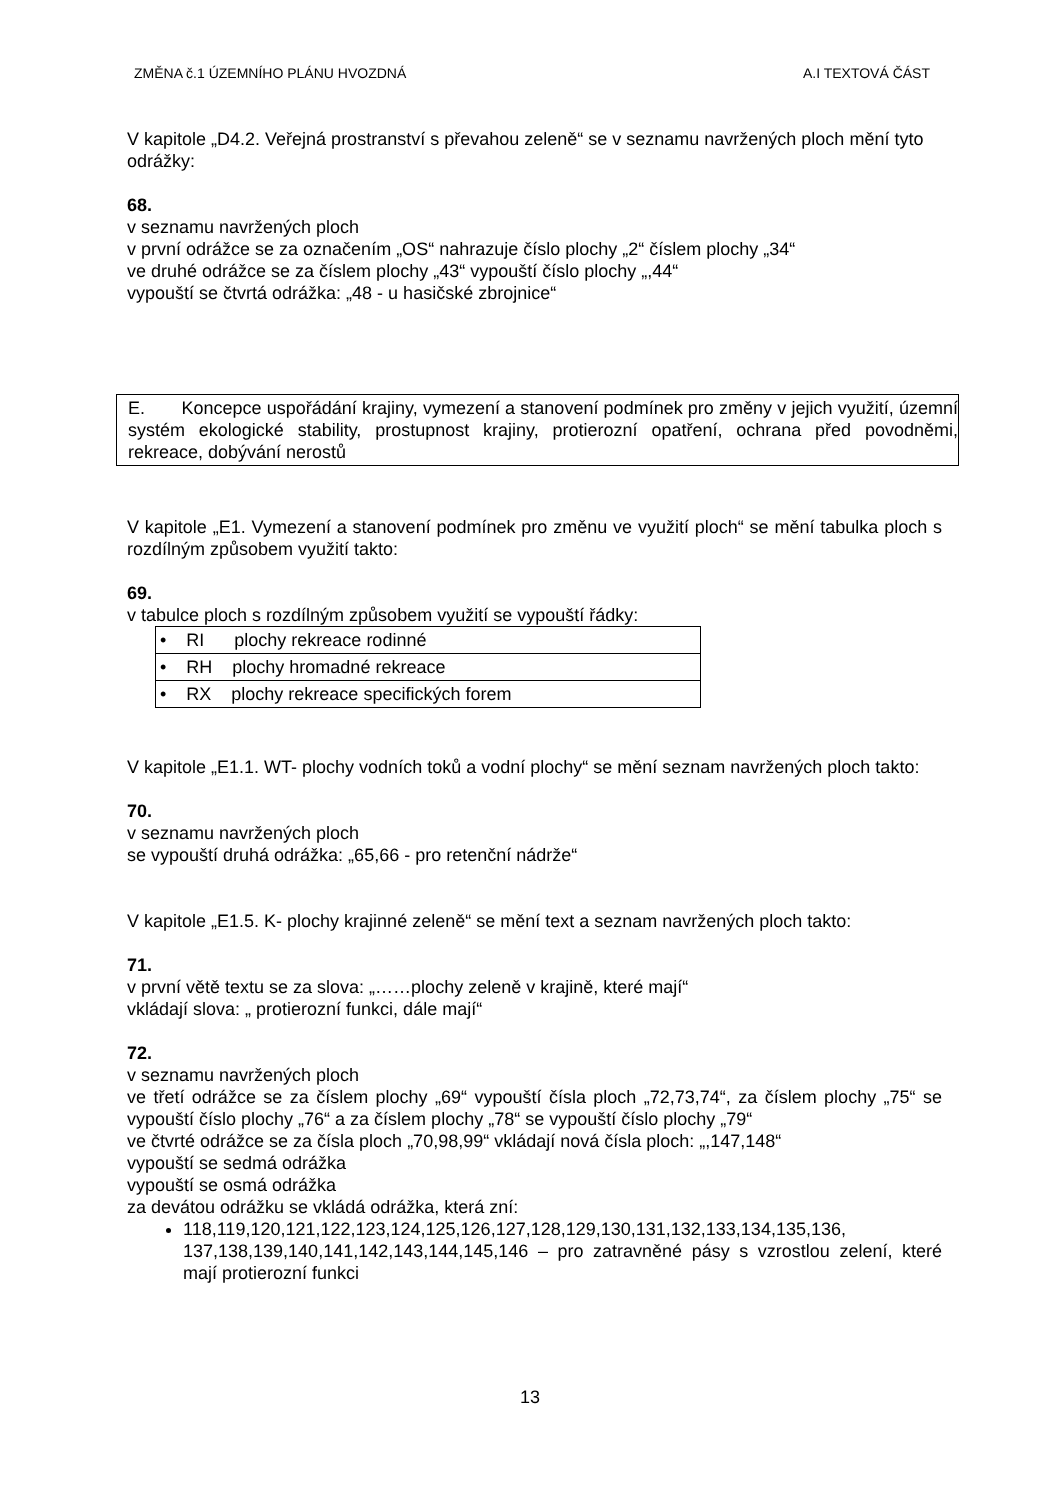ZMĚNA č.1 ÚZEMNÍHO PLÁNU HVOZDNÁ A.I TEXTOVÁ ČÁST
V kapitole „D4.2. Veřejná prostranství s převahou zeleně“ se v seznamu navržených ploch mění tyto odrážky:
68.
v seznamu navržených ploch
v první odrážce se za označením „OS“ nahrazuje číslo plochy „2“ číslem plochy „34“
ve druhé odrážce se za číslem plochy „43“ vypouští číslo plochy „,44“
vypouští se čtvrtá odrážka: „48 - u hasičské zbrojnice“
E. Koncepce uspořádání krajiny, vymezení a stanovení podmínek pro změny v jejich využití, územní systém ekologické stability, prostupnost krajiny, protierozní opatření, ochrana před povodněmi, rekreace, dobývání nerostů
V kapitole „E1. Vymezení a stanovení podmínek pro změnu ve využití ploch“ se mění tabulka ploch s rozdílným způsobem využití takto:
69.
v tabulce ploch s rozdílným způsobem využití se vypouští řádky:
| • RI plochy rekreace rodinné |
| • RH plochy hromadné rekreace |
| • RX plochy rekreace specifických forem |
V kapitole „E1.1. WT- plochy vodních toků a vodní plochy“ se mění seznam navržených ploch takto:
70.
v seznamu navržených ploch
se vypouští druhá odrážka: „65,66 - pro retenční nádrže“
V kapitole „E1.5. K- plochy krajinné zeleně“ se mění text a seznam navržených ploch takto:
71.
v první větě textu se za slova: „……plochy zeleně v krajině, které mají“
vkládají slova: „ protierozní funkci, dále mají“
72.
v seznamu navržených ploch
ve třetí odrážce se za číslem plochy „69“ vypouští čísla ploch „72,73,74“, za číslem plochy „75“ se vypouští číslo plochy „76“ a za číslem plochy „78“ se vypouští číslo plochy „79“
ve čtvrté odrážce se za čísla ploch „70,98,99“ vkládají nová čísla ploch: „,147,148“
vypouští se sedmá odrážka
vypouští se osmá odrážka
za devátou odrážku se vkládá odrážka, která zní:
118,119,120,121,122,123,124,125,126,127,128,129,130,131,132,133,134,135,136, 137,138,139,140,141,142,143,144,145,146 – pro zatravněné pásy s vzrostlou zelení, které mají protierozní funkci
13